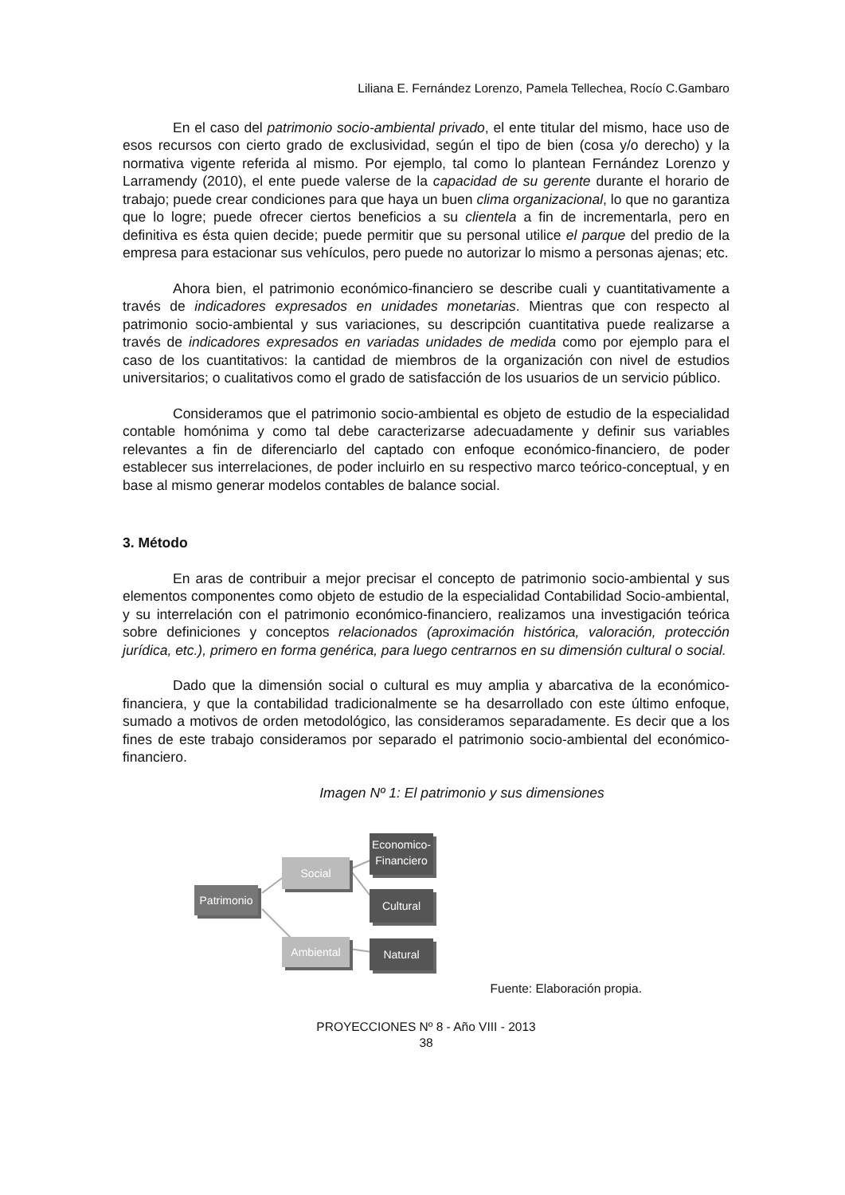Liliana E. Fernández Lorenzo, Pamela Tellechea, Rocío C.Gambaro
En el caso del patrimonio socio-ambiental privado, el ente titular del mismo, hace uso de esos recursos con cierto grado de exclusividad, según el tipo de bien (cosa y/o derecho) y la normativa vigente referida al mismo. Por ejemplo, tal como lo plantean Fernández Lorenzo y Larramendy (2010), el ente puede valerse de la capacidad de su gerente durante el horario de trabajo; puede crear condiciones para que haya un buen clima organizacional, lo que no garantiza que lo logre; puede ofrecer ciertos beneficios a su clientela a fin de incrementarla, pero en definitiva es ésta quien decide; puede permitir que su personal utilice el parque del predio de la empresa para estacionar sus vehículos, pero puede no autorizar lo mismo a personas ajenas; etc.
Ahora bien, el patrimonio económico-financiero se describe cuali y cuantitativamente a través de indicadores expresados en unidades monetarias. Mientras que con respecto al patrimonio socio-ambiental y sus variaciones, su descripción cuantitativa puede realizarse a través de indicadores expresados en variadas unidades de medida como por ejemplo para el caso de los cuantitativos: la cantidad de miembros de la organización con nivel de estudios universitarios; o cualitativos como el grado de satisfacción de los usuarios de un servicio público.
Consideramos que el patrimonio socio-ambiental es objeto de estudio de la especialidad contable homónima y como tal debe caracterizarse adecuadamente y definir sus variables relevantes a fin de diferenciarlo del captado con enfoque económico-financiero, de poder establecer sus interrelaciones, de poder incluirlo en su respectivo marco teórico-conceptual, y en base al mismo generar modelos contables de balance social.
3. Método
En aras de contribuir a mejor precisar el concepto de patrimonio socio-ambiental y sus elementos componentes como objeto de estudio de la especialidad Contabilidad Socio-ambiental, y su interrelación con el patrimonio económico-financiero, realizamos una investigación teórica sobre definiciones y conceptos relacionados (aproximación histórica, valoración, protección jurídica, etc.), primero en forma genérica, para luego centrarnos en su dimensión cultural o social.
Dado que la dimensión social o cultural es muy amplia y abarcativa de la económico- financiera, y que la contabilidad tradicionalmente se ha desarrollado con este último enfoque, sumado a motivos de orden metodológico, las consideramos separadamente. Es decir que a los fines de este trabajo consideramos por separado el patrimonio socio-ambiental del económico-financiero.
Imagen Nº 1: El patrimonio y sus dimensiones
Patrimonio
Social
Ambiental
Economico-
Financiero
Cultural
Natural
Fuente: Elaboración propia.
PROYECCIONES Nº 8 - Año VIII - 2013
38